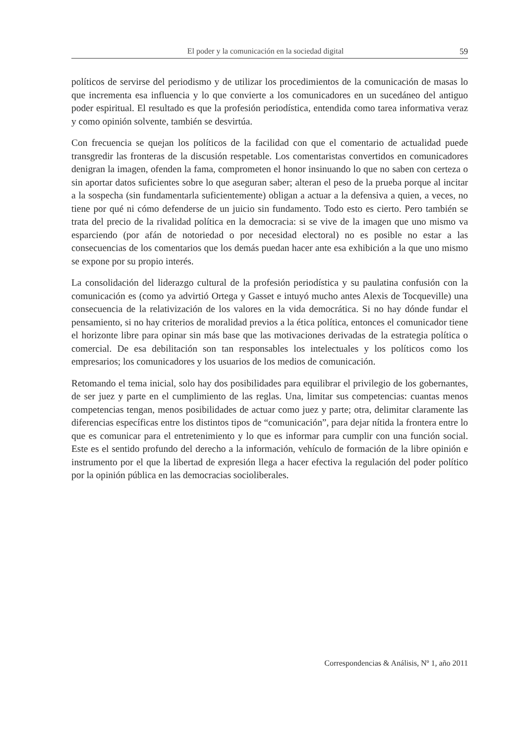El poder y la comunicación en la sociedad digital 59
políticos de servirse del periodismo y de utilizar los procedimientos de la comunicación de masas lo que incrementa esa influencia y lo que convierte a los comunicadores en un sucedáneo del antiguo poder espiritual. El resultado es que la profesión periodística, entendida como tarea informativa veraz y como opinión solvente, también se desvirtúa.
Con frecuencia se quejan los políticos de la facilidad con que el comentario de actualidad puede transgredir las fronteras de la discusión respetable. Los comentaristas convertidos en comunicadores denigran la imagen, ofenden la fama, comprometen el honor insinuando lo que no saben con certeza o sin aportar datos suficientes sobre lo que aseguran saber; alteran el peso de la prueba porque al incitar a la sospecha (sin fundamentarla suficientemente) obligan a actuar a la defensiva a quien, a veces, no tiene por qué ni cómo defenderse de un juicio sin fundamento. Todo esto es cierto. Pero también se trata del precio de la rivalidad política en la democracia: si se vive de la imagen que uno mismo va esparciendo (por afán de notoriedad o por necesidad electoral) no es posible no estar a las consecuencias de los comentarios que los demás puedan hacer ante esa exhibición a la que uno mismo se expone por su propio interés.
La consolidación del liderazgo cultural de la profesión periodística y su paulatina confusión con la comunicación es (como ya advirtió Ortega y Gasset e intuyó mucho antes Alexis de Tocqueville) una consecuencia de la relativización de los valores en la vida democrática. Si no hay dónde fundar el pensamiento, si no hay criterios de moralidad previos a la ética política, entonces el comunicador tiene el horizonte libre para opinar sin más base que las motivaciones derivadas de la estrategia política o comercial. De esa debilitación son tan responsables los intelectuales y los políticos como los empresarios; los comunicadores y los usuarios de los medios de comunicación.
Retomando el tema inicial, solo hay dos posibilidades para equilibrar el privilegio de los gobernantes, de ser juez y parte en el cumplimiento de las reglas. Una, limitar sus competencias: cuantas menos competencias tengan, menos posibilidades de actuar como juez y parte; otra, delimitar claramente las diferencias específicas entre los distintos tipos de “comunicación”, para dejar nítida la frontera entre lo que es comunicar para el entretenimiento y lo que es informar para cumplir con una función social. Este es el sentido profundo del derecho a la información, vehículo de formación de la libre opinión e instrumento por el que la libertad de expresión llega a hacer efectiva la regulación del poder político por la opinión pública en las democracias socioliberales.
Correspondencias & Análisis, Nº 1, año 2011